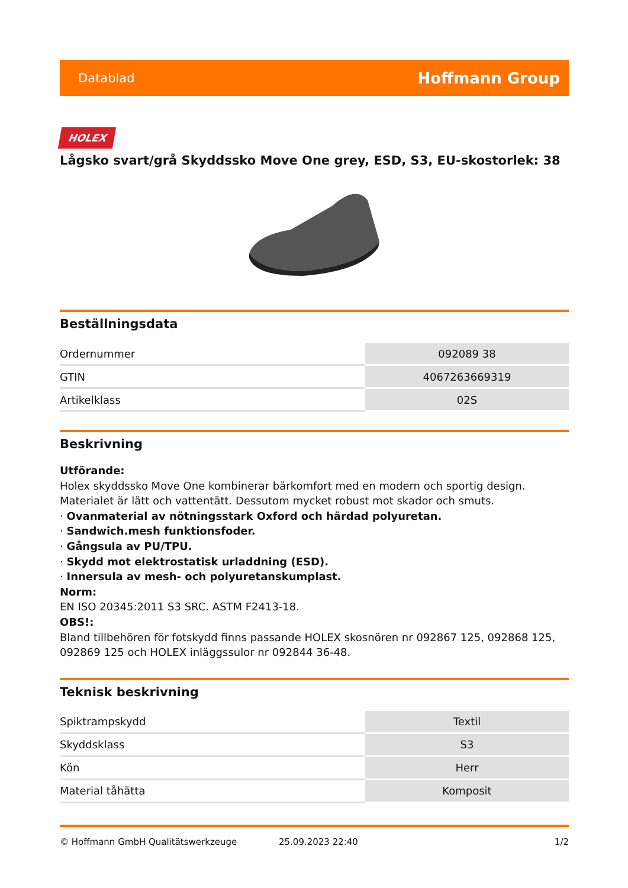Datablad Hoffmann Group
HOLEX
Lågsko svart/grå Skyddssko Move One grey, ESD, S3, EU-skostorlek: 38
Beställningsdata
| Ordernummer | 092089 38 |
| GTIN | 4067263669319 |
| Artikelklass | 02S |
Beskrivning
Utförande:
Holex skyddssko Move One kombinerar bärkomfort med en modern och sportig design.
Materialet är lätt och vattentätt. Dessutom mycket robust mot skador och smuts.
· Ovanmaterial av nötningsstark Oxford och härdad polyuretan.
· Sandwich.mesh funktionsfoder.
· Gångsula av PU/TPU.
· Skydd mot elektrostatisk urladdning (ESD).
· Innersula av mesh- och polyuretanskumplast.
Norm:
EN ISO 20345:2011 S3 SRC. ASTM F2413-18.
OBS!:
Bland tillbehören för fotskydd finns passande HOLEX skosnören nr 092867 125, 092868 125, 092869 125 och HOLEX inläggssulor nr 092844 36-48.
Teknisk beskrivning
| Spiktrampskydd | Textil |
| Skyddsklass | S3 |
| Kön | Herr |
| Material tåhätta | Komposit |
© Hoffmann GmbH Qualitätswerkzeuge 25.09.2023 22:40 1/2